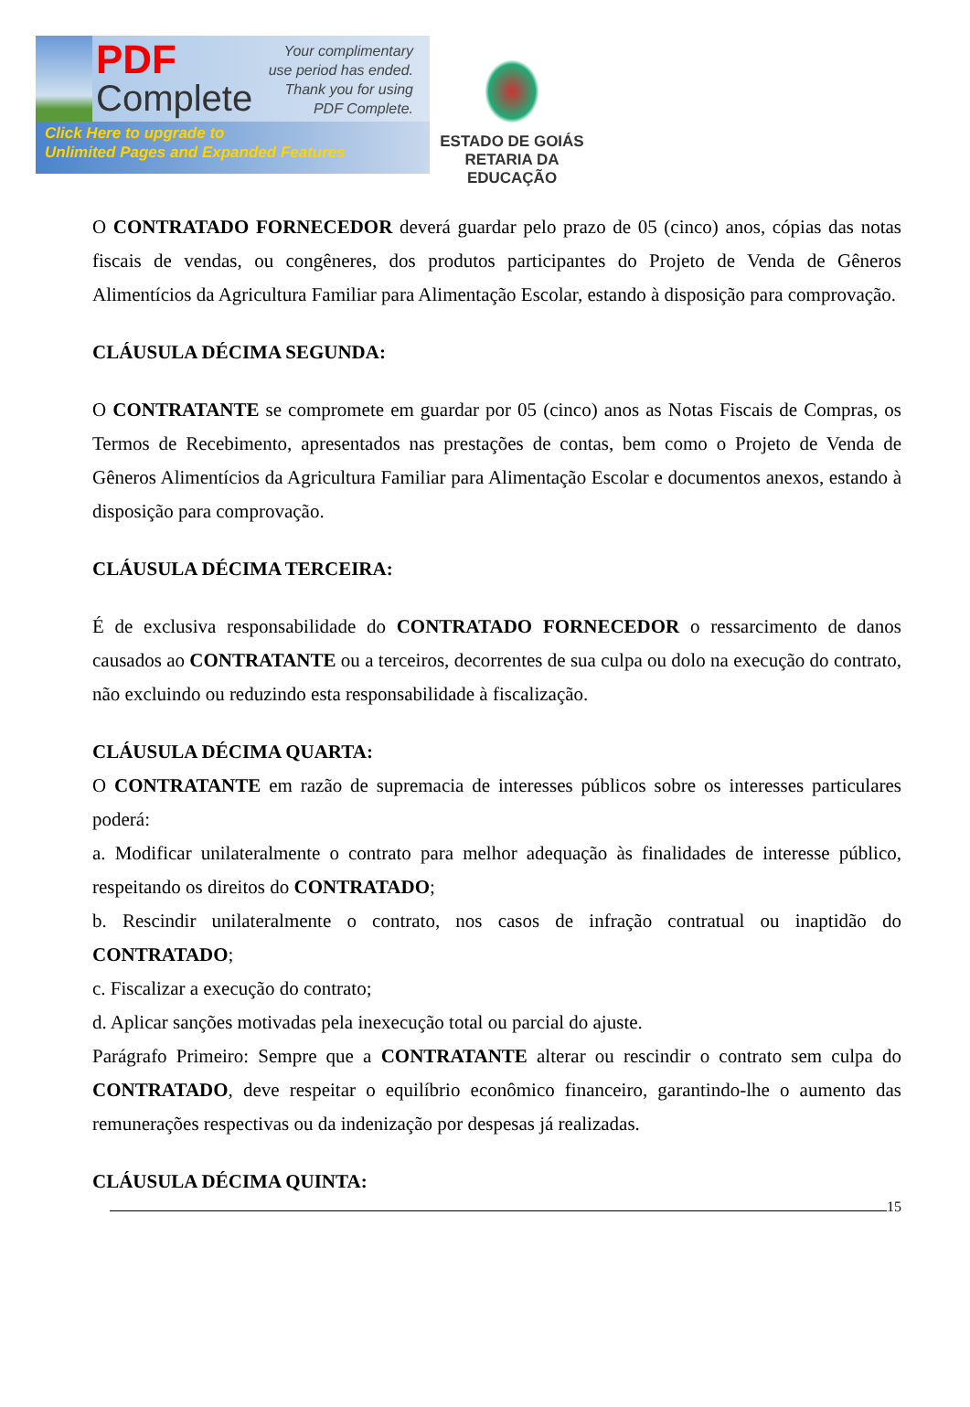PDF
Complete
Your complimentary
use period has ended.
Thank you for using
PDF Complete.
Click Here to upgrade to
Unlimited Pages and Expanded Features
ESTADO DE GOIÁS
RETARIA DA EDUCAÇÃO
O CONTRATADO FORNECEDOR deverá guardar pelo prazo de 05 (cinco) anos, cópias das notas fiscais de vendas, ou congêneres, dos produtos participantes do Projeto de Venda de Gêneros Alimentícios da Agricultura Familiar para Alimentação Escolar, estando à disposição para comprovação.
CLÁUSULA DÉCIMA SEGUNDA:
O CONTRATANTE se compromete em guardar por 05 (cinco) anos as Notas Fiscais de Compras, os Termos de Recebimento, apresentados nas prestações de contas, bem como o Projeto de Venda de Gêneros Alimentícios da Agricultura Familiar para Alimentação Escolar e documentos anexos, estando à disposição para comprovação.
CLÁUSULA DÉCIMA TERCEIRA:
É de exclusiva responsabilidade do CONTRATADO FORNECEDOR o ressarcimento de danos causados ao CONTRATANTE ou a terceiros, decorrentes de sua culpa ou dolo na execução do contrato, não excluindo ou reduzindo esta responsabilidade à fiscalização.
CLÁUSULA DÉCIMA QUARTA:
O CONTRATANTE em razão de supremacia de interesses públicos sobre os interesses particulares poderá:
a. Modificar unilateralmente o contrato para melhor adequação às finalidades de interesse público, respeitando os direitos do CONTRATADO;
b. Rescindir unilateralmente o contrato, nos casos de infração contratual ou inaptidão do CONTRATADO;
c. Fiscalizar a execução do contrato;
d. Aplicar sanções motivadas pela inexecução total ou parcial do ajuste.
Parágrafo Primeiro: Sempre que a CONTRATANTE alterar ou rescindir o contrato sem culpa do CONTRATADO, deve respeitar o equilíbrio econômico financeiro, garantindo-lhe o aumento das remunerações respectivas ou da indenização por despesas já realizadas.
CLÁUSULA DÉCIMA QUINTA:
15